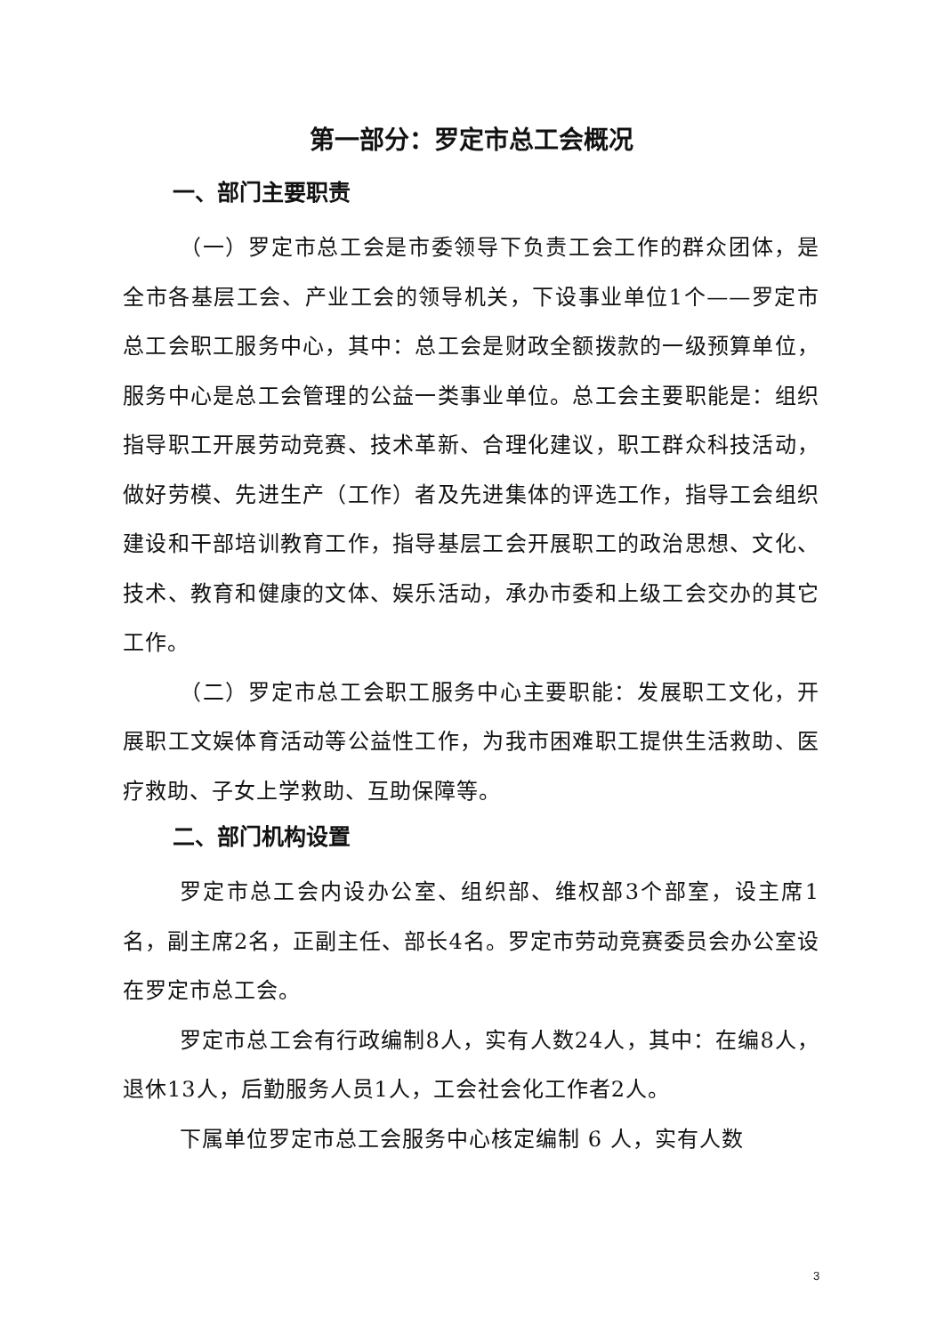第一部分：罗定市总工会概况
一、部门主要职责
（一）罗定市总工会是市委领导下负责工会工作的群众团体，是全市各基层工会、产业工会的领导机关，下设事业单位1个——罗定市总工会职工服务中心，其中：总工会是财政全额拨款的一级预算单位，服务中心是总工会管理的公益一类事业单位。总工会主要职能是：组织指导职工开展劳动竞赛、技术革新、合理化建议，职工群众科技活动，做好劳模、先进生产（工作）者及先进集体的评选工作，指导工会组织建设和干部培训教育工作，指导基层工会开展职工的政治思想、文化、技术、教育和健康的文体、娱乐活动，承办市委和上级工会交办的其它工作。
（二）罗定市总工会职工服务中心主要职能：发展职工文化，开展职工文娱体育活动等公益性工作，为我市困难职工提供生活救助、医疗救助、子女上学救助、互助保障等。
二、部门机构设置
罗定市总工会内设办公室、组织部、维权部3个部室，设主席1名，副主席2名，正副主任、部长4名。罗定市劳动竞赛委员会办公室设在罗定市总工会。
罗定市总工会有行政编制8人，实有人数24人，其中：在编8人，退休13人，后勤服务人员1人，工会社会化工作者2人。
下属单位罗定市总工会服务中心核定编制 6 人，实有人数
3